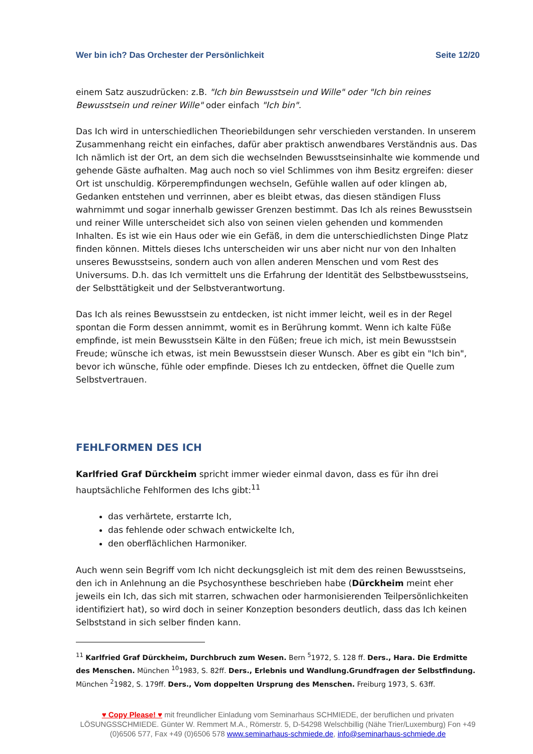Wer bin ich? Das Orchester der Persönlichkeit Seite 12/20
einem Satz auszudrücken: z.B. "Ich bin Bewusstsein und Wille" oder "Ich bin reines Bewusstsein und reiner Wille" oder einfach "Ich bin".
Das Ich wird in unterschiedlichen Theoriebildungen sehr verschieden verstanden. In unserem Zusammenhang reicht ein einfaches, dafür aber praktisch anwendbares Verständnis aus. Das Ich nämlich ist der Ort, an dem sich die wechselnden Bewusstseinsinhalte wie kommende und gehende Gäste aufhalten. Mag auch noch so viel Schlimmes von ihm Besitz ergreifen: dieser Ort ist unschuldig. Körperempfindungen wechseln, Gefühle wallen auf oder klingen ab, Gedanken entstehen und verrinnen, aber es bleibt etwas, das diesen ständigen Fluss wahrnimmt und sogar innerhalb gewisser Grenzen bestimmt. Das Ich als reines Bewusstsein und reiner Wille unterscheidet sich also von seinen vielen gehenden und kommenden Inhalten. Es ist wie ein Haus oder wie ein Gefäß, in dem die unterschiedlichsten Dinge Platz finden können. Mittels dieses Ichs unterscheiden wir uns aber nicht nur von den Inhalten unseres Bewusstseins, sondern auch von allen anderen Menschen und vom Rest des Universums. D.h. das Ich vermittelt uns die Erfahrung der Identität des Selbstbewusstseins, der Selbsttätigkeit und der Selbstverantwortung.
Das Ich als reines Bewusstsein zu entdecken, ist nicht immer leicht, weil es in der Regel spontan die Form dessen annimmt, womit es in Berührung kommt. Wenn ich kalte Füße empfinde, ist mein Bewusstsein Kälte in den Füßen; freue ich mich, ist mein Bewusstsein Freude; wünsche ich etwas, ist mein Bewusstsein dieser Wunsch. Aber es gibt ein "Ich bin", bevor ich wünsche, fühle oder empfinde. Dieses Ich zu entdecken, öffnet die Quelle zum Selbstvertrauen.
FEHLFORMEN DES ICH
Karlfried Graf Dürckheim spricht immer wieder einmal davon, dass es für ihn drei hauptsächliche Fehlformen des Ichs gibt:<sup>11</sup>
das verhärtete, erstarrte Ich,
das fehlende oder schwach entwickelte Ich,
den oberflächlichen Harmoniker.
Auch wenn sein Begriff vom Ich nicht deckungsgleich ist mit dem des reinen Bewusstseins, den ich in Anlehnung an die Psychosynthese beschrieben habe (Dürckheim meint eher jeweils ein Ich, das sich mit starren, schwachen oder harmonisierenden Teilpersönlichkeiten identifiziert hat), so wird doch in seiner Konzeption besonders deutlich, dass das Ich keinen Selbststand in sich selber finden kann.
<sup>11</sup> Karlfried Graf Dürckheim, Durchbruch zum Wesen. Bern <sup>5</sup>1972, S. 128 ff. Ders., Hara. Die Erdmitte des Menschen. München <sup>10</sup>1983, S. 82ff. Ders., Erlebnis und Wandlung.Grundfragen der Selbstfindung. München <sup>2</sup>1982, S. 179ff. Ders., Vom doppelten Ursprung des Menschen. Freiburg 1973, S. 63ff.
♥ Copy Please! ♥ mit freundlicher Einladung vom Seminarhaus SCHMIEDE, der beruflichen und privaten LÖSUNGSSCHMIEDE. Günter W. Remmert M.A., Römerstr. 5, D-54298 Welschbillig (Nähe Trier/Luxemburg) Fon +49 (0)6506 577, Fax +49 (0)6506 578 www.seminarhaus-schmiede.de, info@seminarhaus-schmiede.de